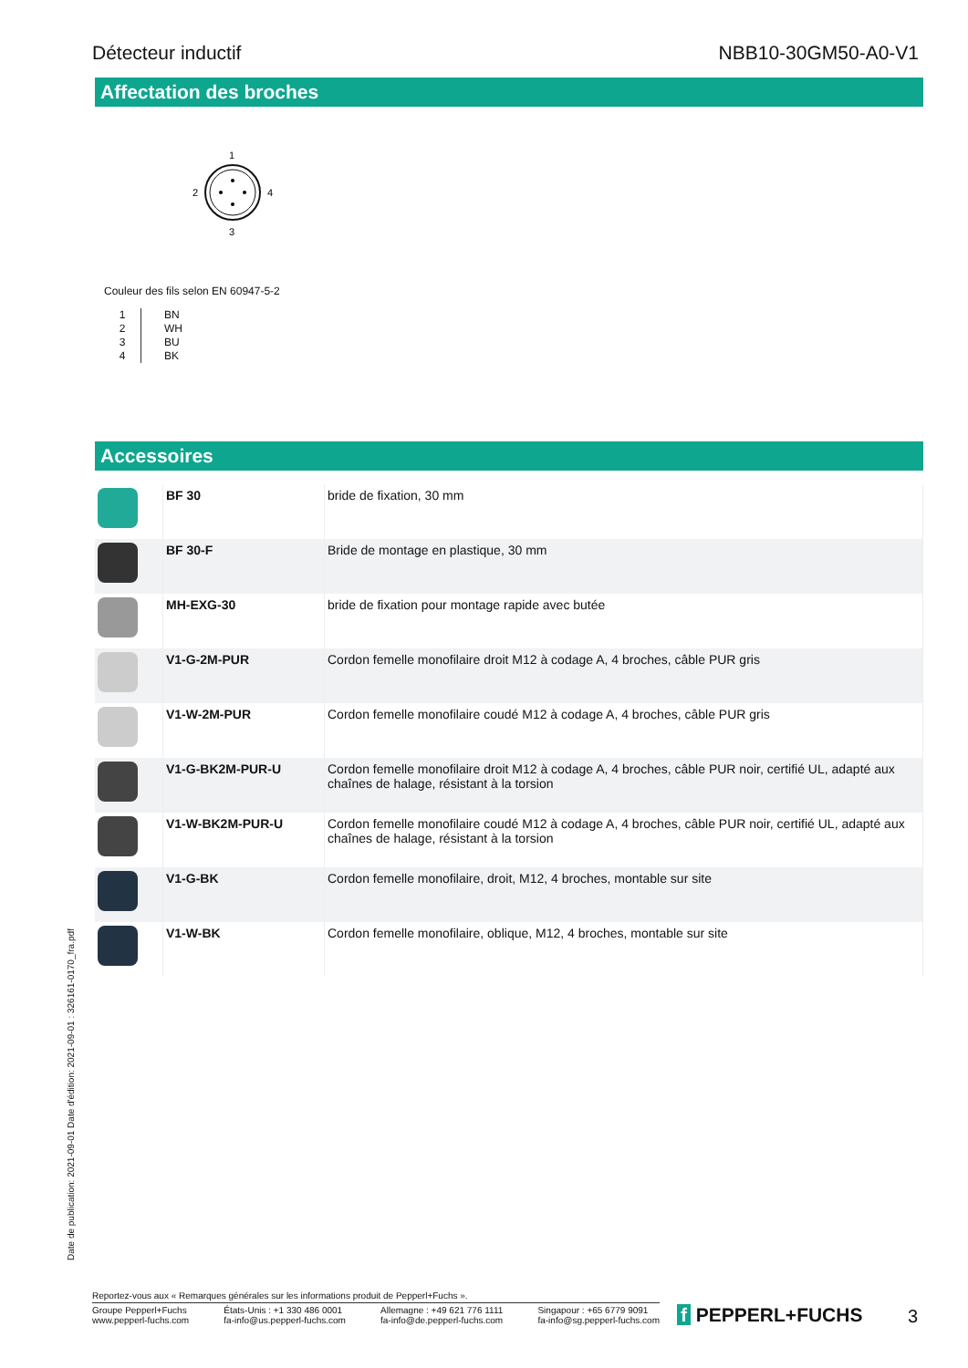Détecteur inductif NBB10-30GM50-A0-V1
Affectation des broches
1
2
4
3
Couleur des fils selon EN 60947-5-2
| 1 2 3 4 | BN WH BU BK |
Accessoires
| | BF 30 | bride de fixation, 30 mm |
| | BF 30-F | Bride de montage en plastique, 30 mm |
| | MH-EXG-30 | bride de fixation pour montage rapide avec butée |
| | V1-G-2M-PUR | Cordon femelle monofilaire droit M12 à codage A, 4 broches, câble PUR gris |
| | V1-W-2M-PUR | Cordon femelle monofilaire coudé M12 à codage A, 4 broches, câble PUR gris |
| | V1-G-BK2M-PUR-U | Cordon femelle monofilaire droit M12 à codage A, 4 broches, câble PUR noir, certifié UL, adapté aux chaînes de halage, résistant à la torsion |
| | V1-W-BK2M-PUR-U | Cordon femelle monofilaire coudé M12 à codage A, 4 broches, câble PUR noir, certifié UL, adapté aux chaînes de halage, résistant à la torsion |
| | V1-G-BK | Cordon femelle monofilaire, droit, M12, 4 broches, montable sur site |
| | V1-W-BK | Cordon femelle monofilaire, oblique, M12, 4 broches, montable sur site |
Date de publication: 2021-09-01 Date d'édition: 2021-09-01 : 326161-0170_fra.pdf
Reportez-vous aux « Remarques générales sur les informations produit de Pepperl+Fuchs ».
Groupe Pepperl+Fuchs
www.pepperl-fuchs.com États-Unis : +1 330 486 0001
fa-info@us.pepperl-fuchs.com Allemagne : +49 621 776 1111
fa-info@de.pepperl-fuchs.com Singapour : +65 6779 9091
fa-info@sg.pepperl-fuchs.com
f PEPPERL+FUCHS 3